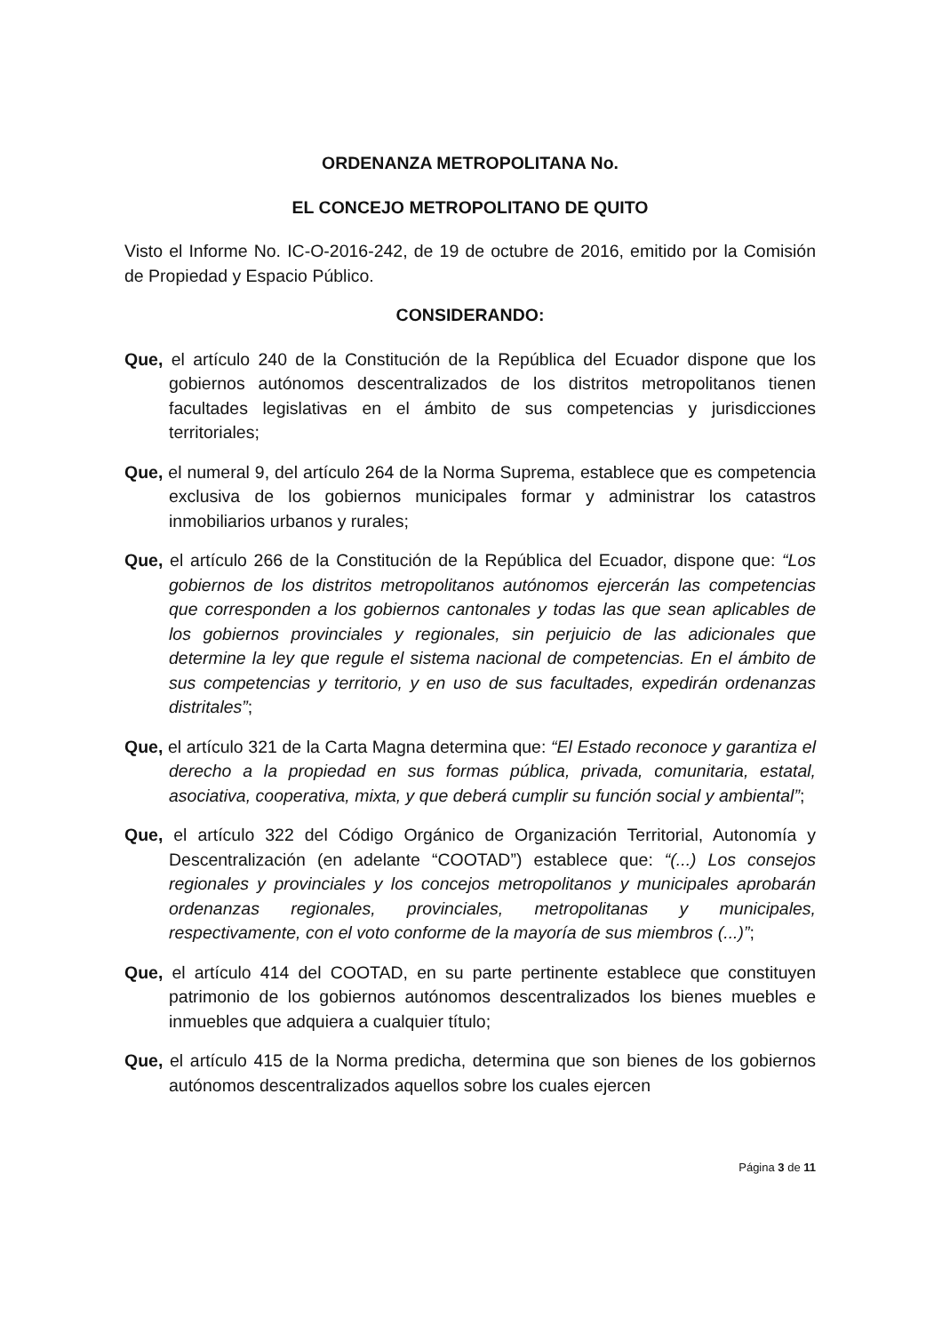ORDENANZA METROPOLITANA No.
EL CONCEJO METROPOLITANO DE QUITO
Visto el Informe No. IC-O-2016-242, de 19 de octubre de 2016, emitido por la Comisión de Propiedad y Espacio Público.
CONSIDERANDO:
Que, el artículo 240 de la Constitución de la República del Ecuador dispone que los gobiernos autónomos descentralizados de los distritos metropolitanos tienen facultades legislativas en el ámbito de sus competencias y jurisdicciones territoriales;
Que, el numeral 9, del artículo 264 de la Norma Suprema, establece que es competencia exclusiva de los gobiernos municipales formar y administrar los catastros inmobiliarios urbanos y rurales;
Que, el artículo 266 de la Constitución de la República del Ecuador, dispone que: “Los gobiernos de los distritos metropolitanos autónomos ejercerán las competencias que corresponden a los gobiernos cantonales y todas las que sean aplicables de los gobiernos provinciales y regionales, sin perjuicio de las adicionales que determine la ley que regule el sistema nacional de competencias. En el ámbito de sus competencias y territorio, y en uso de sus facultades, expedirán ordenanzas distritales”;
Que, el artículo 321 de la Carta Magna determina que: “El Estado reconoce y garantiza el derecho a la propiedad en sus formas pública, privada, comunitaria, estatal, asociativa, cooperativa, mixta, y que deberá cumplir su función social y ambiental”;
Que, el artículo 322 del Código Orgánico de Organización Territorial, Autonomía y Descentralización (en adelante “COOTAD”) establece que: “(...) Los consejos regionales y provinciales y los concejos metropolitanos y municipales aprobarán ordenanzas regionales, provinciales, metropolitanas y municipales, respectivamente, con el voto conforme de la mayoría de sus miembros (...)”;
Que, el artículo 414 del COOTAD, en su parte pertinente establece que constituyen patrimonio de los gobiernos autónomos descentralizados los bienes muebles e inmuebles que adquiera a cualquier título;
Que, el artículo 415 de la Norma predicha, determina que son bienes de los gobiernos autónomos descentralizados aquellos sobre los cuales ejercen
Página 3 de 11